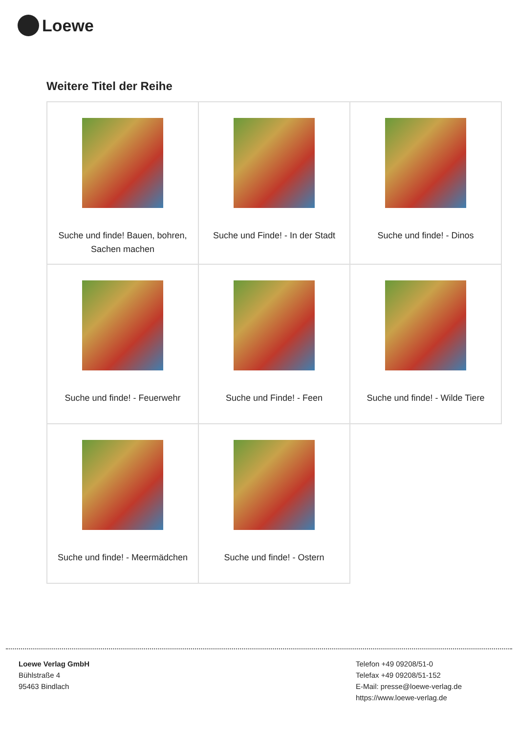Loewe
Weitere Titel der Reihe
| Suche und finde! Bauen, bohren, Sachen machen | Suche und Finde! - In der Stadt | Suche und finde! - Dinos |
| Suche und finde! - Feuerwehr | Suche und Finde! - Feen | Suche und finde! - Wilde Tiere |
| Suche und finde! - Meermädchen | Suche und finde! - Ostern | |
Loewe Verlag GmbH
Bühlstraße 4
95463 Bindlach
Telefon +49 09208/51-0
Telefax +49 09208/51-152
E-Mail: presse@loewe-verlag.de
https://www.loewe-verlag.de